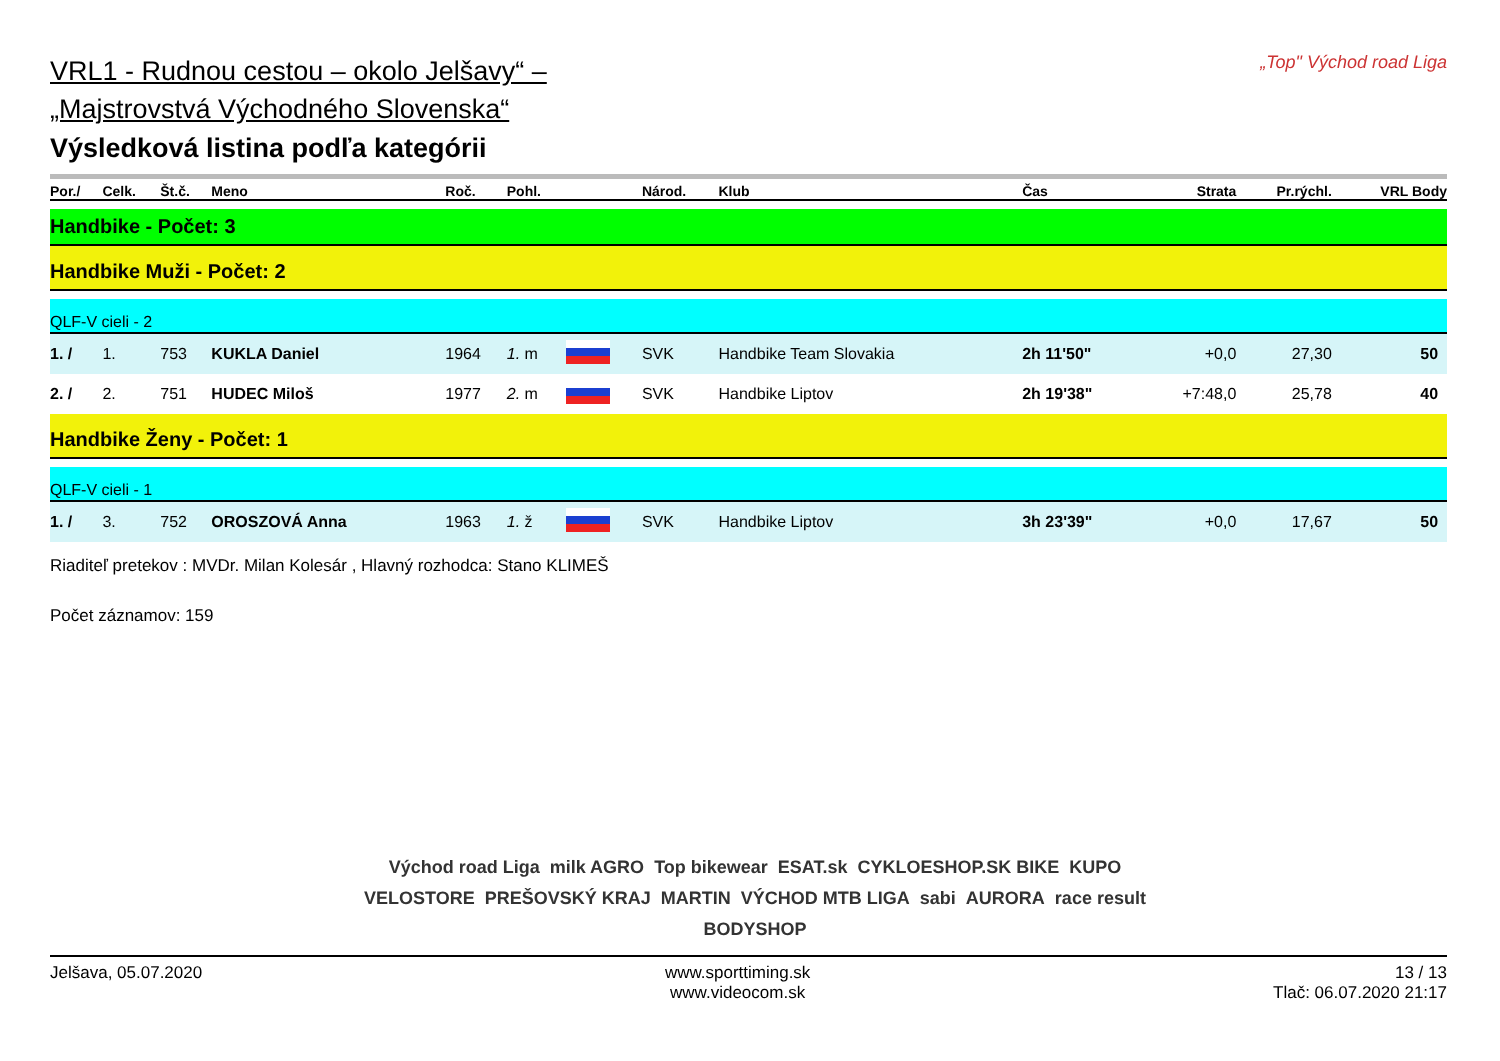„Top" Východ road Liga
VRL1 - Rudnou cestou – okolo Jelšavy“ –
„Majstrovstvá Východného Slovenska“
Výsledková listina podľa kategórii
| Por./ | Celk. | Št.č. | Meno | Roč. | Pohl. | | Národ. | Klub | Čas | Strata | Pr.rýchl. | VRL Body |
| --- | --- | --- | --- | --- | --- | --- | --- | --- | --- | --- | --- | --- |
| Handbike - Počet: 3 | | | | | | | | | | | | |
| Handbike Muži - Počet: 2 | | | | | | | | | | | | |
| QLF-V cieli - 2 | | | | | | | | | | | | |
| 1. / | 1. | 753 | KUKLA Daniel | 1964 | 1. m | | SVK | Handbike Team Slovakia | 2h 11'50" | +0,0 | 27,30 | 50 |
| 2. / | 2. | 751 | HUDEC Miloš | 1977 | 2. m | | SVK | Handbike Liptov | 2h 19'38" | +7:48,0 | 25,78 | 40 |
| Handbike Ženy - Počet: 1 | | | | | | | | | | | | |
| QLF-V cieli - 1 | | | | | | | | | | | | |
| 1. / | 3. | 752 | OROSZOVÁ Anna | 1963 | 1. ž | | SVK | Handbike Liptov | 3h 23'39" | +0,0 | 17,67 | 50 |
Riaditeľ pretekov : MVDr. Milan Kolesár , Hlavný rozhodca: Stano KLIMEŠ
Počet záznamov: 159
Východ road Liga milk AGRO Top bikewear ESAT.sk CYKLOESHOP.SK BIKE KUPO VELOSTORE PREŠOVSKÝ KRAJ MARTIN VÝCHOD MTB LIGA sabi AURORA race result BODYSHOP
Jelšava, 05.07.2020 www.sporttiming.sk
www.videocom.sk
13 / 13
Tlač: 06.07.2020 21:17